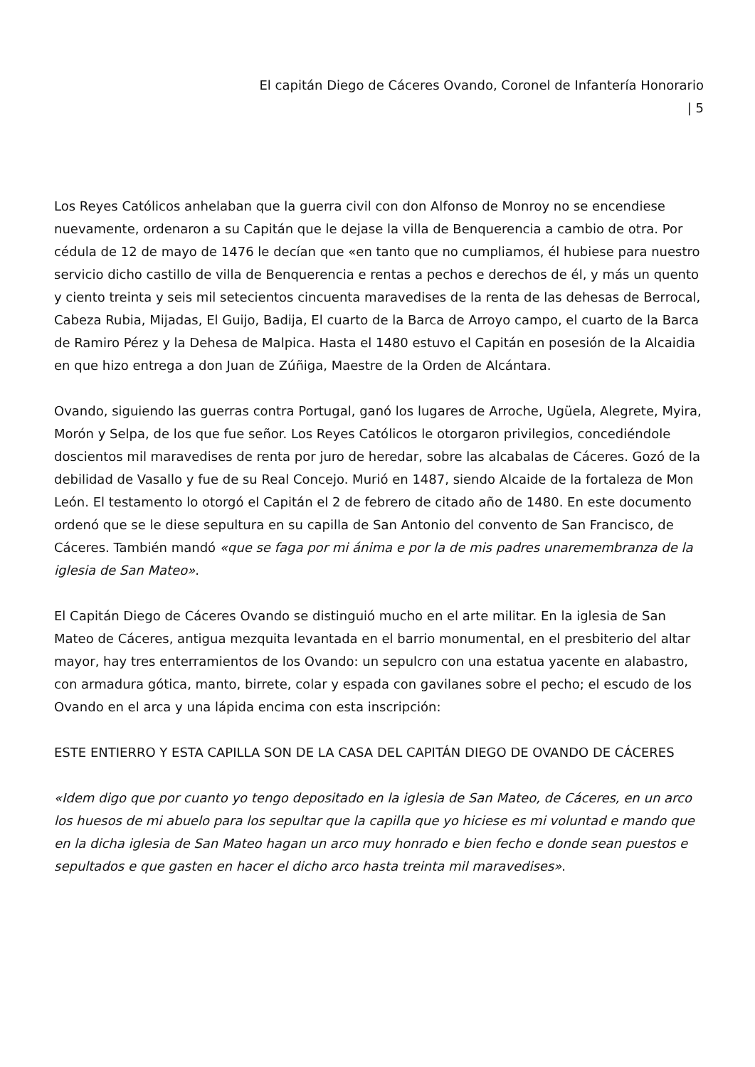El capitán Diego de Cáceres Ovando, Coronel de Infantería Honorario | 5
Los Reyes Católicos anhelaban que la guerra civil con don Alfonso de Monroy no se encendiese nuevamente, ordenaron a su Capitán que le dejase la villa de Benquerencia a cambio de otra. Por cédula de 12 de mayo de 1476 le decían que «en tanto que no cumpliamos, él hubiese para nuestro servicio dicho castillo de villa de Benquerencia e rentas a pechos e derechos de él, y más un quento y ciento treinta y seis mil setecientos cincuenta maravedises de la renta de las dehesas de Berrocal, Cabeza Rubia, Mijadas, El Guijo, Badija, El cuarto de la Barca de Arroyo campo, el cuarto de la Barca de Ramiro Pérez y la Dehesa de Malpica. Hasta el 1480 estuvo el Capitán en posesión de la Alcaidia en que hizo entrega a don Juan de Zúñiga, Maestre de la Orden de Alcántara.
Ovando, siguiendo las guerras contra Portugal, ganó los lugares de Arroche, Ugüela, Alegrete, Myira, Morón y Selpa, de los que fue señor. Los Reyes Católicos le otorgaron privilegios, concediéndole doscientos mil maravedises de renta por juro de heredar, sobre las alcabalas de Cáceres. Gozó de la debilidad de Vasallo y fue de su Real Concejo. Murió en 1487, siendo Alcaide de la fortaleza de Mon León. El testamento lo otorgó el Capitán el 2 de febrero de citado año de 1480. En este documento ordenó que se le diese sepultura en su capilla de San Antonio del convento de San Francisco, de Cáceres. También mandó «que se faga por mi ánima e por la de mis padres unaremembranza de la iglesia de San Mateo».
El Capitán Diego de Cáceres Ovando se distinguió mucho en el arte militar. En la iglesia de San Mateo de Cáceres, antigua mezquita levantada en el barrio monumental, en el presbiterio del altar mayor, hay tres enterramientos de los Ovando: un sepulcro con una estatua yacente en alabastro, con armadura gótica, manto, birrete, colar y espada con gavilanes sobre el pecho; el escudo de los Ovando en el arca y una lápida encima con esta inscripción:
ESTE ENTIERRO Y ESTA CAPILLA SON DE LA CASA DEL CAPITÁN DIEGO DE OVANDO DE CÁCERES
«Idem digo que por cuanto yo tengo depositado en la iglesia de San Mateo, de Cáceres, en un arco los huesos de mi abuelo para los sepultar que la capilla que yo hiciese es mi voluntad e mando que en la dicha iglesia de San Mateo hagan un arco muy honrado e bien fecho e donde sean puestos e sepultados e que gasten en hacer el dicho arco hasta treinta mil maravedises».